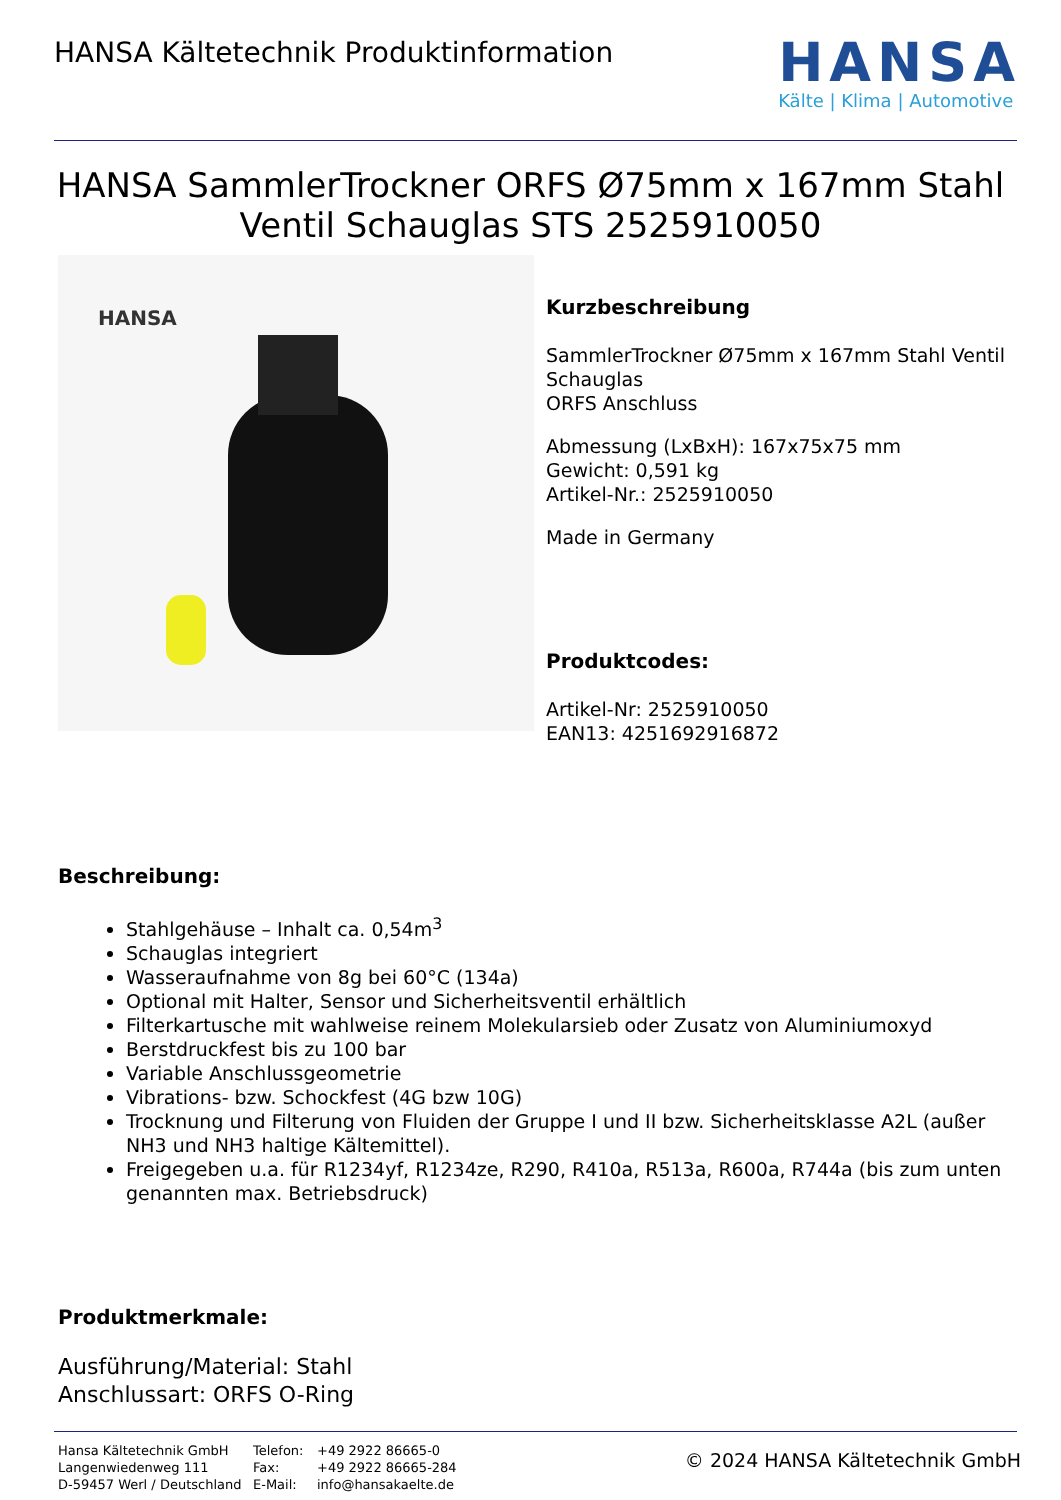HANSA Kältetechnik Produktinformation
HANSA
Kälte | Klima | Automotive
HANSA SammlerTrockner ORFS Ø75mm x 167mm Stahl Ventil Schauglas STS 2525910050
HANSA
Kurzbeschreibung
SammlerTrockner Ø75mm x 167mm Stahl Ventil Schauglas
ORFS Anschluss
Abmessung (LxBxH): 167x75x75 mm
Gewicht: 0,591 kg
Artikel-Nr.: 2525910050
Made in Germany
Produktcodes:
Artikel-Nr: 2525910050
EAN13: 4251692916872
Beschreibung:
Stahlgehäuse – Inhalt ca. 0,54m<sup>3</sup>
Schauglas integriert
Wasseraufnahme von 8g bei 60°C (134a)
Optional mit Halter, Sensor und Sicherheitsventil erhältlich
Filterkartusche mit wahlweise reinem Molekularsieb oder Zusatz von Aluminiumoxyd
Berstdruckfest bis zu 100 bar
Variable Anschlussgeometrie
Vibrations- bzw. Schockfest (4G bzw 10G)
Trocknung und Filterung von Fluiden der Gruppe I und II bzw. Sicherheitsklasse A2L (außer NH3 und NH3 haltige Kältemittel).
Freigegeben u.a. für R1234yf, R1234ze, R290, R410a, R513a, R600a, R744a (bis zum unten genannten max. Betriebsdruck)
Produktmerkmale:
Ausführung/Material: Stahl
Anschlussart: ORFS O-Ring
Hansa Kältetechnik GmbH
Langenwiedenweg 111
D-59457 Werl / Deutschland
Telefon:
Fax:
E-Mail:
+49 2922 86665-0
+49 2922 86665-284
info@hansakaelte.de
© 2024 HANSA Kältetechnik GmbH